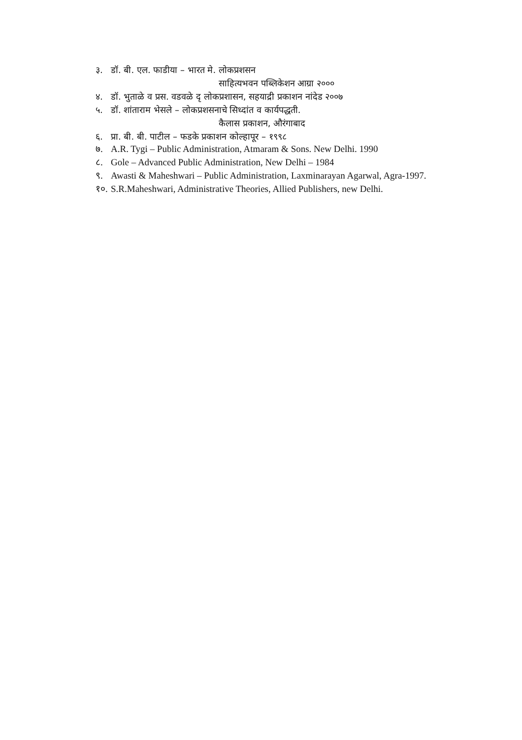३. डॉ. बी. एल. फाडीया – भारत मे. लोकप्रशसन
साहित्यभवन पब्लिकेशन आग्रा २०००
४. डॉ. भुताळे व प्रस. वडवळे दृ लोकप्रशासन, सहयाद्री प्रकाशन नांदेड २००७
५. डॉ. शांताराम भेसले – लोकप्रशसनाचे सिध्दांत व कार्यपद्धती.
कैलास प्रकाशन, औरंगाबाद
६. प्रा. बी. बी. पाटील – फडके प्रकाशन कोल्हापूर – १९९८
७. A.R. Tygi – Public Administration, Atmaram & Sons. New Delhi. 1990
८. Gole – Advanced Public Administration, New Delhi – 1984
९. Awasti & Maheshwari – Public Administration, Laxminarayan Agarwal, Agra-1997.
१०. S.R.Maheshwari, Administrative Theories, Allied Publishers, new Delhi.